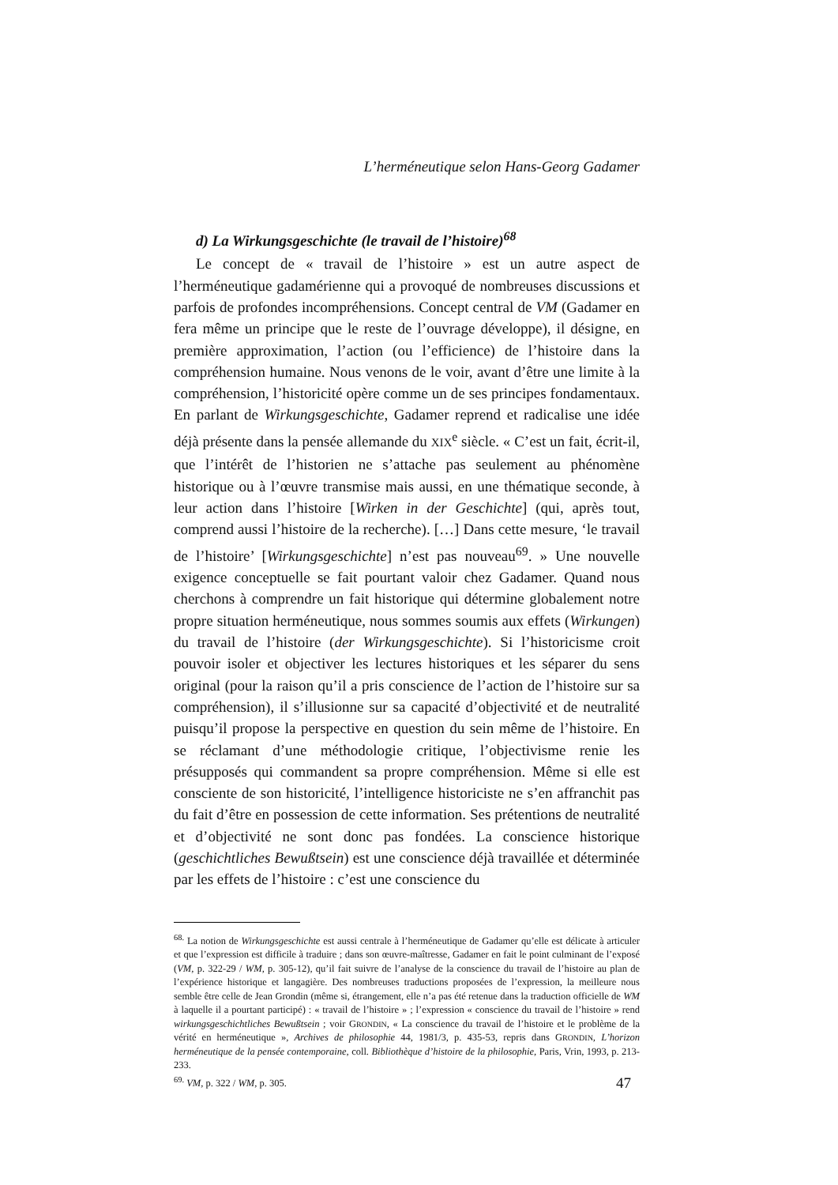L’herméneutique selon Hans-Georg Gadamer
d) La Wirkungsgeschichte (le travail de l’histoire)<sup>68</sup>
Le concept de « travail de l’histoire » est un autre aspect de l’herméneutique gadamérienne qui a provoqué de nombreuses discussions et parfois de profondes incompréhensions. Concept central de VM (Gadamer en fera même un principe que le reste de l’ouvrage développe), il désigne, en première approximation, l’action (ou l’efficience) de l’histoire dans la compréhension humaine. Nous venons de le voir, avant d’être une limite à la compréhension, l’historicité opère comme un de ses principes fondamentaux. En parlant de Wirkungsgeschichte, Gadamer reprend et radicalise une idée déjà présente dans la pensée allemande du XIX<sup>e</sup> siècle. « C’est un fait, écrit-il, que l’intérêt de l’historien ne s’attache pas seulement au phénomène historique ou à l’œuvre transmise mais aussi, en une thématique seconde, à leur action dans l’histoire [Wirken in der Geschichte] (qui, après tout, comprend aussi l’histoire de la recherche). […] Dans cette mesure, ‘le travail de l’histoire’ [Wirkungsgeschichte] n’est pas nouveau<sup>69</sup>. » Une nouvelle exigence conceptuelle se fait pourtant valoir chez Gadamer. Quand nous cherchons à comprendre un fait historique qui détermine globalement notre propre situation herméneutique, nous sommes soumis aux effets (Wirkungen) du travail de l’histoire (der Wirkungsgeschichte). Si l’historicisme croit pouvoir isoler et objectiver les lectures historiques et les séparer du sens original (pour la raison qu’il a pris conscience de l’action de l’histoire sur sa compréhension), il s’illusionne sur sa capacité d’objectivité et de neutralité puisqu’il propose la perspective en question du sein même de l’histoire. En se réclamant d’une méthodologie critique, l’objectivisme renie les présupposés qui commandent sa propre compréhension. Même si elle est consciente de son historicité, l’intelligence historiciste ne s’en affranchit pas du fait d’être en possession de cette information. Ses prétentions de neutralité et d’objectivité ne sont donc pas fondées. La conscience historique (geschichtliches Bewußtsein) est une conscience déjà travaillée et déterminée par les effets de l’histoire : c’est une conscience du
<sup>68.</sup> La notion de Wirkungsgeschichte est aussi centrale à l’herméneutique de Gadamer qu’elle est délicate à articuler et que l’expression est difficile à traduire ; dans son œuvre-maîtresse, Gadamer en fait le point culminant de l’exposé (VM, p. 322-29 / WM, p. 305-12), qu’il fait suivre de l’analyse de la conscience du travail de l’histoire au plan de l’expérience historique et langagière. Des nombreuses traductions proposées de l’expression, la meilleure nous semble être celle de Jean Grondin (même si, étrangement, elle n’a pas été retenue dans la traduction officielle de WM à laquelle il a pourtant participé) : « travail de l’histoire » ; l’expression « conscience du travail de l’histoire » rend wirkungsgeschichtliches Bewußtsein ; voir GRONDIN, « La conscience du travail de l’histoire et le problème de la vérité en herméneutique », Archives de philosophie 44, 1981/3, p. 435-53, repris dans GRONDIN, L’horizon herméneutique de la pensée contemporaine, coll. Bibliothèque d’histoire de la philosophie, Paris, Vrin, 1993, p. 213-233.
<sup>69.</sup> VM, p. 322 / WM, p. 305.
47